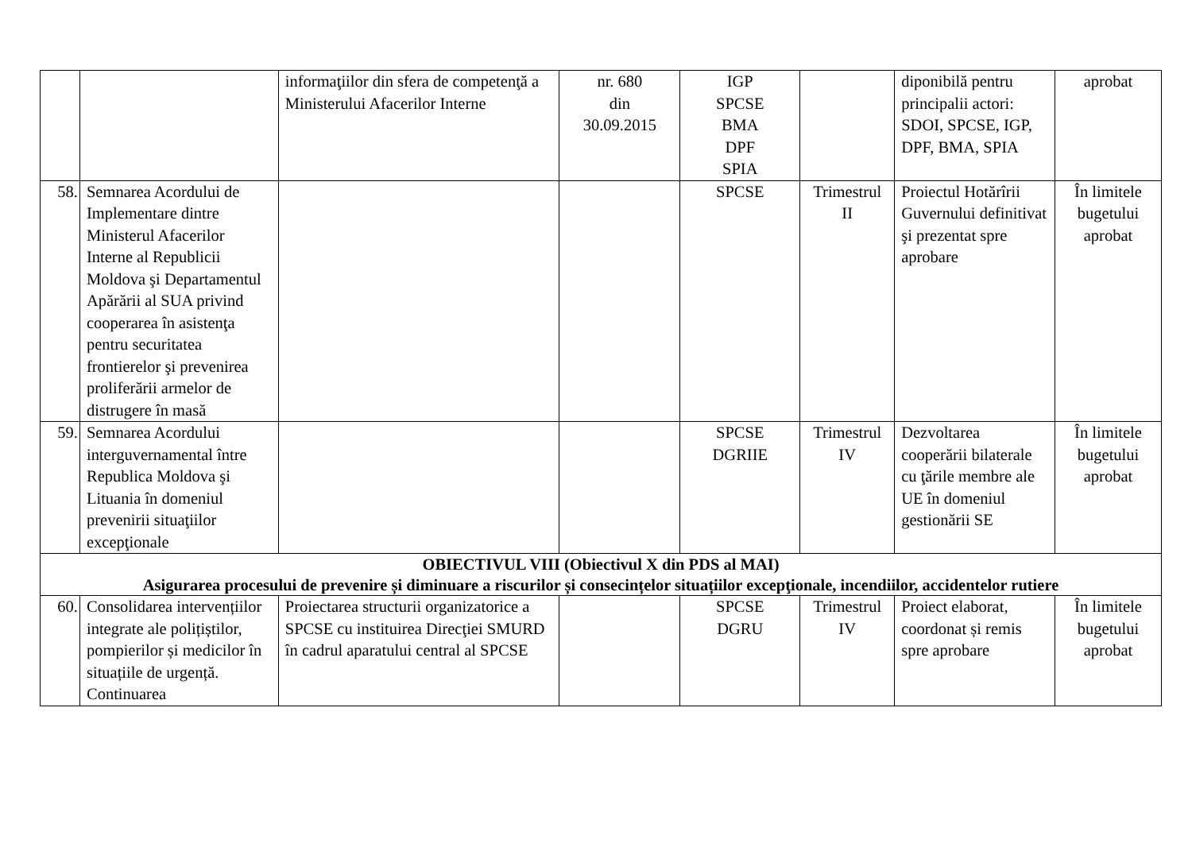| | | informaţiilor din sfera de competenţă a Ministerului Afacerilor Interne | nr. 680 din 30.09.2015 | IGP SPCSE BMA DPF SPIA | | diponibilă pentru principalii actori: SDOI, SPCSE, IGP, DPF, BMA, SPIA | aprobat |
| 58. | Semnarea Acordului de Implementare dintre Ministerul Afacerilor Interne al Republicii Moldova şi Departamentul Apărării al SUA privind cooperarea în asistenţa pentru securitatea frontierelor şi prevenirea proliferării armelor de distrugere în masă | | | SPCSE | Trimestrul II | Proiectul Hotărîrii Guvernului definitivat şi prezentat spre aprobare | În limitele bugetului aprobat |
| 59. | Semnarea Acordului interguvernamental între Republica Moldova şi Lituania în domeniul prevenirii situaţiilor excepţionale | | | SPCSE DGRIIE | Trimestrul IV | Dezvoltarea cooperării bilaterale cu ţările membre ale UE în domeniul gestionării SE | În limitele bugetului aprobat |
| OBIECTIVUL VIII (Obiectivul X din PDS al MAI) Asigurarea procesului de prevenire și diminuare a riscurilor și consecințelor situațiilor excepţionale, incendiilor, accidentelor rutiere | | | | | | | |
| 60. | Consolidarea intervențiilor integrate ale polițiștilor, pompierilor și medicilor în situațiile de urgență. Continuarea | Proiectarea structurii organizatorice a SPCSE cu instituirea Direcţiei SMURD în cadrul aparatului central al SPCSE | | SPCSE DGRU | Trimestrul IV | Proiect elaborat, coordonat și remis spre aprobare | În limitele bugetului aprobat |